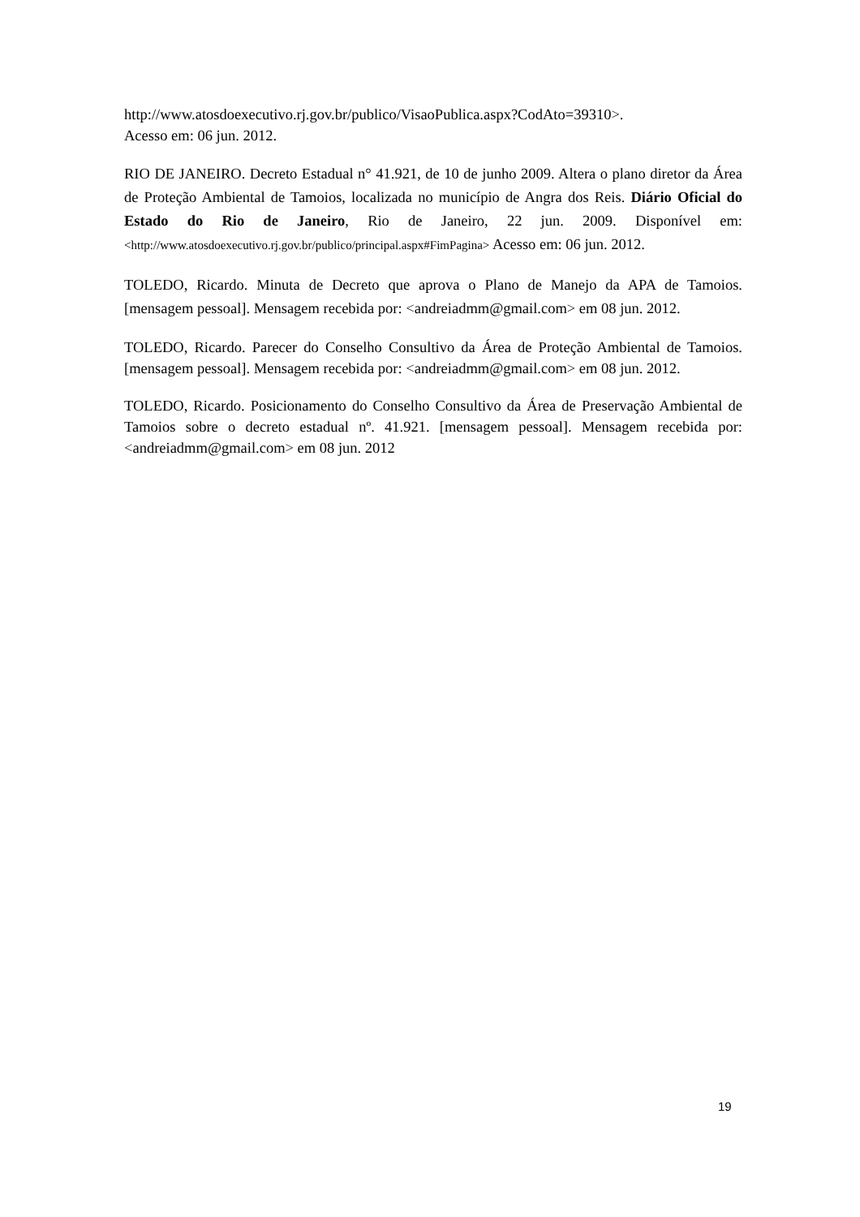http://www.atosdoexecutivo.rj.gov.br/publico/VisaoPublica.aspx?CodAto=39310>.
Acesso em: 06 jun. 2012.
RIO DE JANEIRO. Decreto Estadual n° 41.921, de 10 de junho 2009. Altera o plano diretor da Área de Proteção Ambiental de Tamoios, localizada no município de Angra dos Reis. Diário Oficial do Estado do Rio de Janeiro, Rio de Janeiro, 22 jun. 2009. Disponível em: <http://www.atosdoexecutivo.rj.gov.br/publico/principal.aspx#FimPagina> Acesso em: 06 jun. 2012.
TOLEDO, Ricardo. Minuta de Decreto que aprova o Plano de Manejo da APA de Tamoios. [mensagem pessoal]. Mensagem recebida por: <andreiadmm@gmail.com> em 08 jun. 2012.
TOLEDO, Ricardo. Parecer do Conselho Consultivo da Área de Proteção Ambiental de Tamoios. [mensagem pessoal]. Mensagem recebida por: <andreiadmm@gmail.com> em 08 jun. 2012.
TOLEDO, Ricardo. Posicionamento do Conselho Consultivo da Área de Preservação Ambiental de Tamoios sobre o decreto estadual nº. 41.921. [mensagem pessoal]. Mensagem recebida por: <andreiadmm@gmail.com> em 08 jun. 2012
19